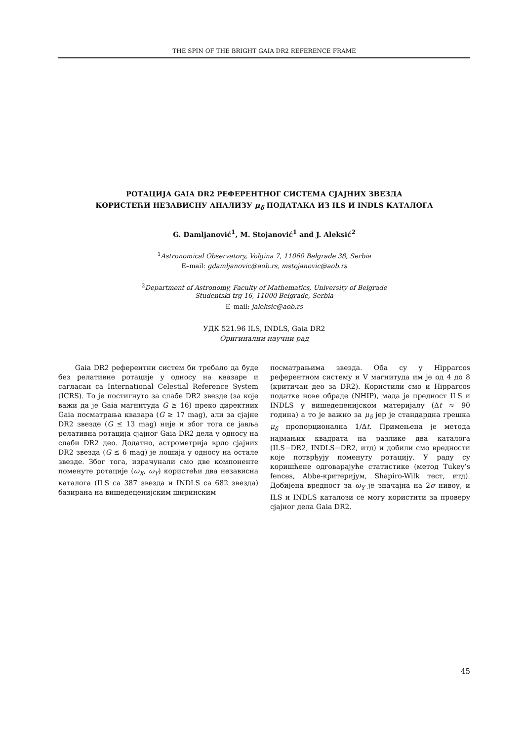THE SPIN OF THE BRIGHT GAIA DR2 REFERENCE FRAME
РОТАЦИЈА GAIA DR2 РЕФЕРЕНТНОГ СИСТЕМА СЈАЈНИХ ЗВЕЗДА
КОРИСТЕЋИ НЕЗАВИСНУ АНАЛИЗУ μ<sub>δ</sub> ПОДАТАКА ИЗ ILS И INDLS КАТАЛОГА
G. Damljanović<sup>1</sup>, M. Stojanović<sup>1</sup> and J. Aleksić<sup>2</sup>
<sup>1</sup> Astronomical Observatory, Volgina 7, 11060 Belgrade 38, Serbia
E–mail: gdamljanovic@aob.rs, mstojanovic@aob.rs
<sup>2</sup> Department of Astronomy, Faculty of Mathematics, University of Belgrade
Studentski trg 16, 11000 Belgrade, Serbia
E–mail: jaleksic@aob.rs
УДК 521.96 ILS, INDLS, Gaia DR2
Оригинални научни рад
Gaia DR2 референтни систем би требало да буде без релативне ротације у односу на квазаре и сагласан са International Celestial Reference System (ICRS). То је постигнуто за слабе DR2 звезде (за које важи да је Gaia магнитуда G ≥ 16) преко директних Gaia посматрања квазара (G ≥ 17 mag), али за сјајне DR2 звезде (G ≤ 13 mag) није и због тога се јавља релативна ротација сјајног Gaia DR2 дела у односу на слаби DR2 део. Додатно, астрометрија врло сјајних DR2 звезда (G ≤ 6 mag) је лошија у односу на остале звезде. Због тога, израчунали смо две компоненте поменуте ротације (ω<sub>X</sub>, ω<sub>Y</sub>) користећи два независна каталога (ILS са 387 звезда и INDLS са 682 звезда) базирана на вишедеценијским ширинским
посматрањима звезда. Оба су у Hipparcos референтном систему и V магнитуда им је од 4 до 8 (критичан део за DR2). Користили смо и Hipparcos податке нове обраде (NHIP), мада је предност ILS и INDLS у вишедеценијском материјалу (Δt ≈ 90 година) а то је важно за μ<sub>δ</sub> јер је стандардна грешка μ<sub>δ</sub> пропорционална 1/Δt. Примењена је метода најмањих квадрата на разлике два каталога (ILS−DR2, INDLS−DR2, итд) и добили смо вредности које потврђују поменуту ротацију. У раду су коришћене одговарајуће статистике (метод Tukey’s fences, Abbe-критеријум, Shapiro-Wilk тест, итд). Добијена вредност за ω<sub>Y</sub> је значајна на 2σ нивоу, и ILS и INDLS каталози се могу користити за проверу сјајног дела Gaia DR2.
45